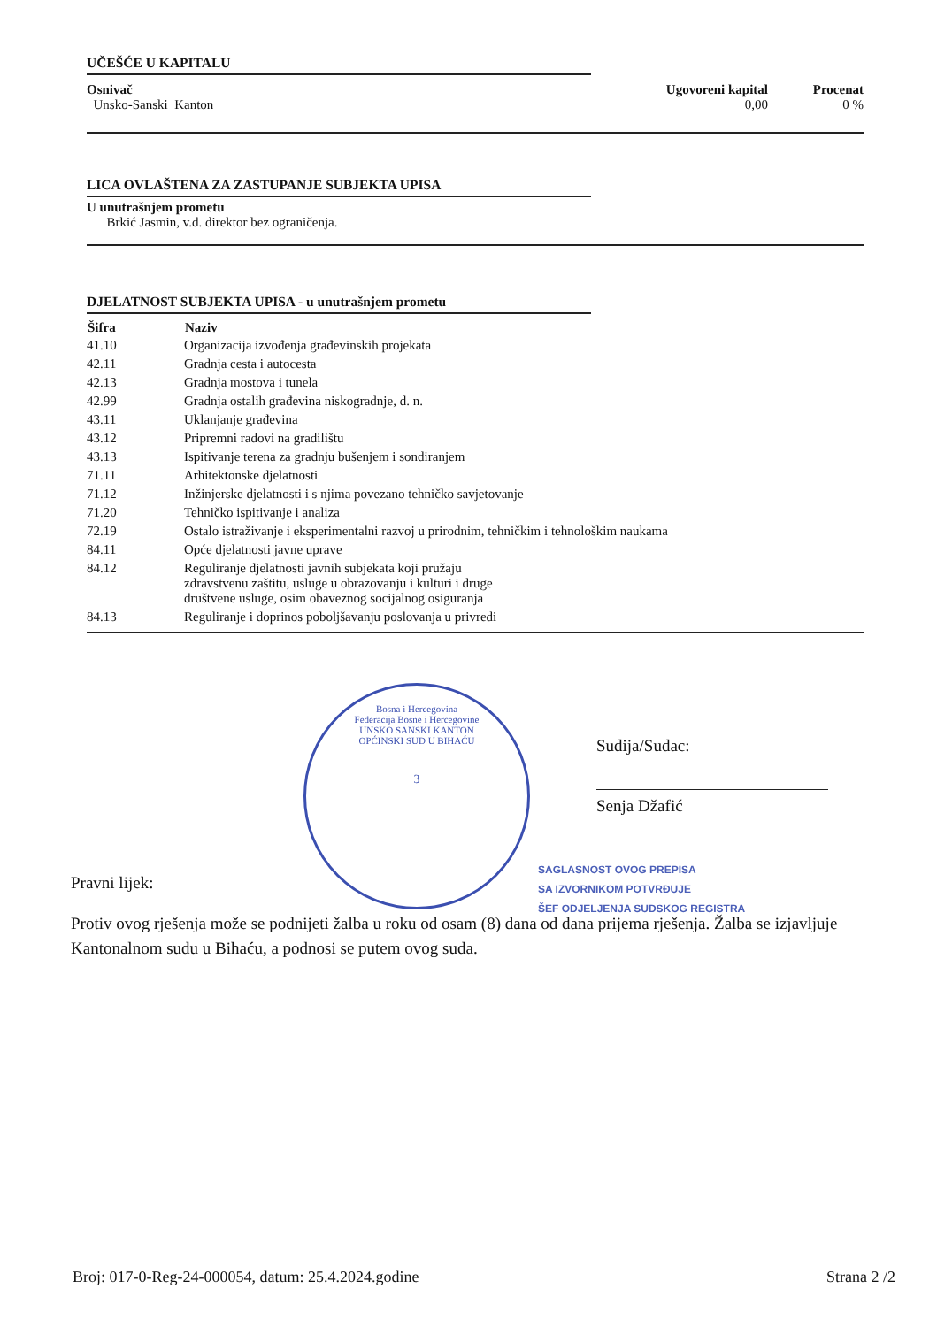UČEŠĆE U KAPITALU
Osnivač
Unsko-Sanski Kanton
Ugovoreni kapital
0,00
Procenat
0 %
LICA OVLAŠTENA ZA ZASTUPANJE SUBJEKTA UPISA
U unutrašnjem prometu
Brkić Jasmin, v.d. direktor bez ograničenja.
DJELATNOST SUBJEKTA UPISA - u unutrašnjem prometu
| Šifra | Naziv |
| --- | --- |
| 41.10 | Organizacija izvođenja građevinskih projekata |
| 42.11 | Gradnja cesta i autocesta |
| 42.13 | Gradnja mostova i tunela |
| 42.99 | Gradnja ostalih građevina niskogradnje, d. n. |
| 43.11 | Uklanjanje građevina |
| 43.12 | Pripremni radovi na gradilištu |
| 43.13 | Ispitivanje terena za gradnju bušenjem i sondiranjem |
| 71.11 | Arhitektonske djelatnosti |
| 71.12 | Inžinjerske djelatnosti i s njima povezano tehničko savjetovanje |
| 71.20 | Tehničko ispitivanje i analiza |
| 72.19 | Ostalo istraživanje i eksperimentalni razvoj u prirodnim, tehničkim i tehnološkim naukama |
| 84.11 | Opće djelatnosti javne uprave |
| 84.12 | Reguliranje djelatnosti javnih subjekata koji pružaju zdravstvenu zaštitu, usluge u obrazovanju i kulturi i druge društvene usluge, osim obaveznog socijalnog osiguranja |
| 84.13 | Reguliranje i doprinos poboljšavanju poslovanja u privredi |
Bosna i Hercegovina
Federacija Bosne i Hercegovine
UNSKO SANSKI KANTON
OPĆINSKI SUD U BIHAĆU
3
Sudija/Sudac:
Senja Džafić
SAGLASNOST OVOG PREPISA
SA IZVORNIKOM POTVRĐUJE
ŠEF ODJELJENJA SUDSKOG REGISTRA
Pravni lijek:
Protiv ovog rješenja može se podnijeti žalba u roku od osam (8) dana od dana prijema rješenja. Žalba se izjavljuje Kantonalnom sudu u Bihaću, a podnosi se putem ovog suda.
Broj: 017-0-Reg-24-000054, datum: 25.4.2024.godine Strana 2 /2